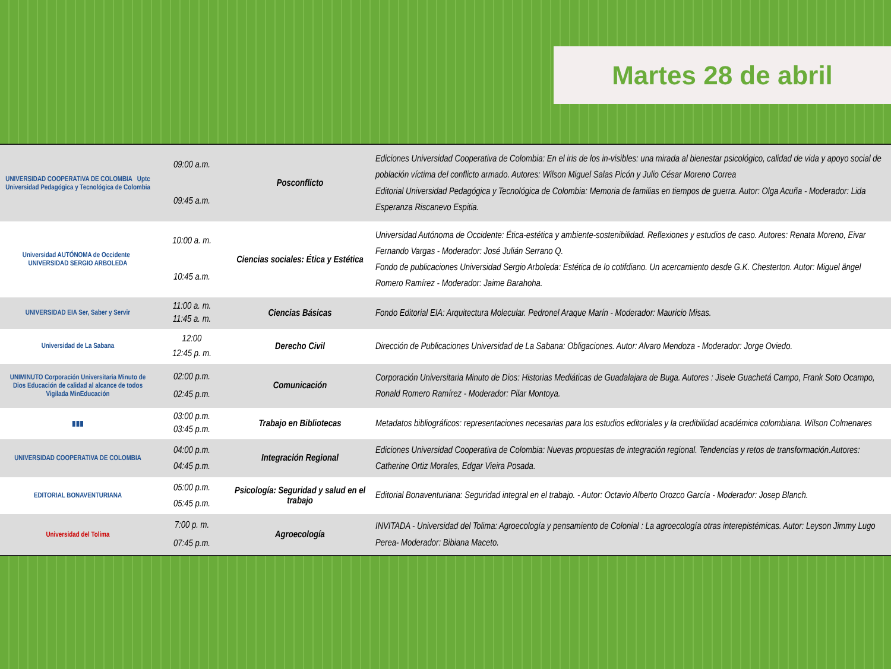Martes 28 de abril
| UNIVERSIDAD COOPERATIVA DE COLOMBIA Uptc Universidad Pedagógica y Tecnológica de Colombia | 09:00 a.m. 09:45 a.m. | Posconflicto | Ediciones Universidad Cooperativa de Colombia: En el iris de los in-visibles: una mirada al bienestar psicológico, calidad de vida y apoyo social de población víctima del conflicto armado. Autores: Wilson Miguel Salas Picón y Julio César Moreno Correa Editorial Universidad Pedagógica y Tecnológica de Colombia: Memoria de familias en tiempos de guerra. Autor: Olga Acuña - Moderador: Lida Esperanza Riscanevo Espitia. |
| Universidad AUTÓNOMA de Occidente UNIVERSIDAD SERGIO ARBOLEDA | 10:00 a. m. 10:45 a.m. | Ciencias sociales: Ética y Estética | Universidad Autónoma de Occidente: Ética-estética y ambiente-sostenibilidad. Reflexiones y estudios de caso. Autores: Renata Moreno, Eivar Fernando Vargas - Moderador: José Julián Serrano Q. Fondo de publicaciones Universidad Sergio Arboleda: Estética de lo cotifdiano. Un acercamiento desde G.K. Chesterton. Autor: Miguel ängel Romero Ramírez - Moderador: Jaime Barahoha. |
| UNIVERSIDAD EIA Ser, Saber y Servir | 11:00 a. m. 11:45 a. m. | Ciencias Básicas | Fondo Editorial EIA: Arquitectura Molecular. Pedronel Araque Marín - Moderador: Mauricio Misas. |
| Universidad de La Sabana | 12:00 12:45 p. m. | Derecho Civil | Dirección de Publicaciones Universidad de La Sabana: Obligaciones. Autor: Alvaro Mendoza - Moderador: Jorge Oviedo. |
| UNIMINUTO Corporación Universitaria Minuto de Dios Educación de calidad al alcance de todos Vigilada MinEducación | 02:00 p.m. 02:45 p.m. | Comunicación | Corporación Universitaria Minuto de Dios: Historias Mediáticas de Guadalajara de Buga. Autores : Jisele Guachetá Campo, Frank Soto Ocampo, Ronald Romero Ramírez - Moderador: Pilar Montoya. |
| ▮▮▮ | 03:00 p.m. 03:45 p.m. | Trabajo en Bibliotecas | Metadatos bibliográficos: representaciones necesarias para los estudios editoriales y la credibilidad académica colombiana. Wilson Colmenares |
| UNIVERSIDAD COOPERATIVA DE COLOMBIA | 04:00 p.m. 04:45 p.m. | Integración Regional | Ediciones Universidad Cooperativa de Colombia: Nuevas propuestas de integración regional. Tendencias y retos de transformación.Autores: Catherine Ortiz Morales, Edgar Vieira Posada. |
| EDITORIAL BONAVENTURIANA | 05:00 p.m. 05:45 p.m. | Psicología: Seguridad y salud en el trabajo | Editorial Bonaventuriana: Seguridad integral en el trabajo. - Autor: Octavio Alberto Orozco García - Moderador: Josep Blanch. |
| Universidad del Tolima | 7:00 p. m. 07:45 p.m. | Agroecología | INVITADA - Universidad del Tolima: Agroecología y pensamiento de Colonial : La agroecología otras interepistémicas. Autor: Leyson Jimmy Lugo Perea- Moderador: Bibiana Maceto. |